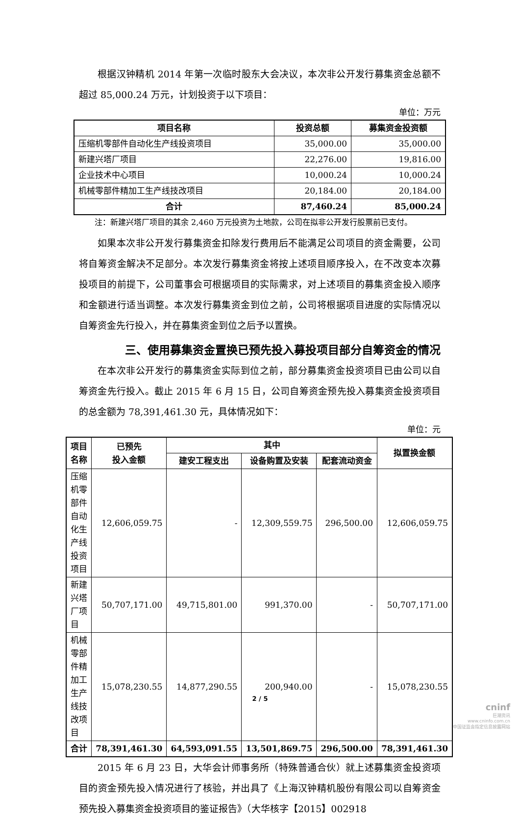根据汉钟精机 2014 年第一次临时股东大会决议，本次非公开发行募集资金总额不超过 85,000.24 万元，计划投资于以下项目：
单位：万元
| 项目名称 | 投资总额 | 募集资金投资额 |
| --- | --- | --- |
| 压缩机零部件自动化生产线投资项目 | 35,000.00 | 35,000.00 |
| 新建兴塔厂项目 | 22,276.00 | 19,816.00 |
| 企业技术中心项目 | 10,000.24 | 10,000.24 |
| 机械零部件精加工生产线技改项目 | 20,184.00 | 20,184.00 |
| 合计 | 87,460.24 | 85,000.24 |
注：新建兴塔厂项目的其余 2,460 万元投资为土地款，公司在拟非公开发行股票前已支付。
如果本次非公开发行募集资金扣除发行费用后不能满足公司项目的资金需要，公司将自筹资金解决不足部分。本次发行募集资金将按上述项目顺序投入，在不改变本次募投项目的前提下，公司董事会可根据项目的实际需求，对上述项目的募集资金投入顺序和金额进行适当调整。本次发行募集资金到位之前，公司将根据项目进度的实际情况以自筹资金先行投入，并在募集资金到位之后予以置换。
三、使用募集资金置换已预先投入募投项目部分自筹资金的情况
在本次非公开发行的募集资金实际到位之前，部分募集资金投资项目已由公司以自筹资金先行投入。截止 2015 年 6 月 15 日，公司自筹资金预先投入募集资金投资项目的总金额为 78,391,461.30 元，具体情况如下：
单位：元
| 项目名称 | 已预先 投入金额 | 其中 | | | 拟置换金额 |
| --- | --- | --- | --- | --- | --- |
| | | 建安工程支出 | 设备购置及安装 | 配套流动资金 | |
| 压缩机零部件自动化生产线投资项目 | 12,606,059.75 | - | 12,309,559.75 | 296,500.00 | 12,606,059.75 |
| 新建兴塔厂项目 | 50,707,171.00 | 49,715,801.00 | 991,370.00 | - | 50,707,171.00 |
| 机械零部件精加工生产线技改项目 | 15,078,230.55 | 14,877,290.55 | 200,940.00 | - | 15,078,230.55 |
| 合计 | 78,391,461.30 | 64,593,091.55 | 13,501,869.75 | 296,500.00 | 78,391,461.30 |
2015 年 6 月 23 日，大华会计师事务所（特殊普通合伙）就上述募集资金投资项目的资金预先投入情况进行了核验，并出具了《上海汉钟精机股份有限公司以自筹资金预先投入募集资金投资项目的鉴证报告》（大华核字【2015】002918
2 / 5
cninf
巨潮资讯
www.cninfo.com.cn
中国证监会指定信息披露网站